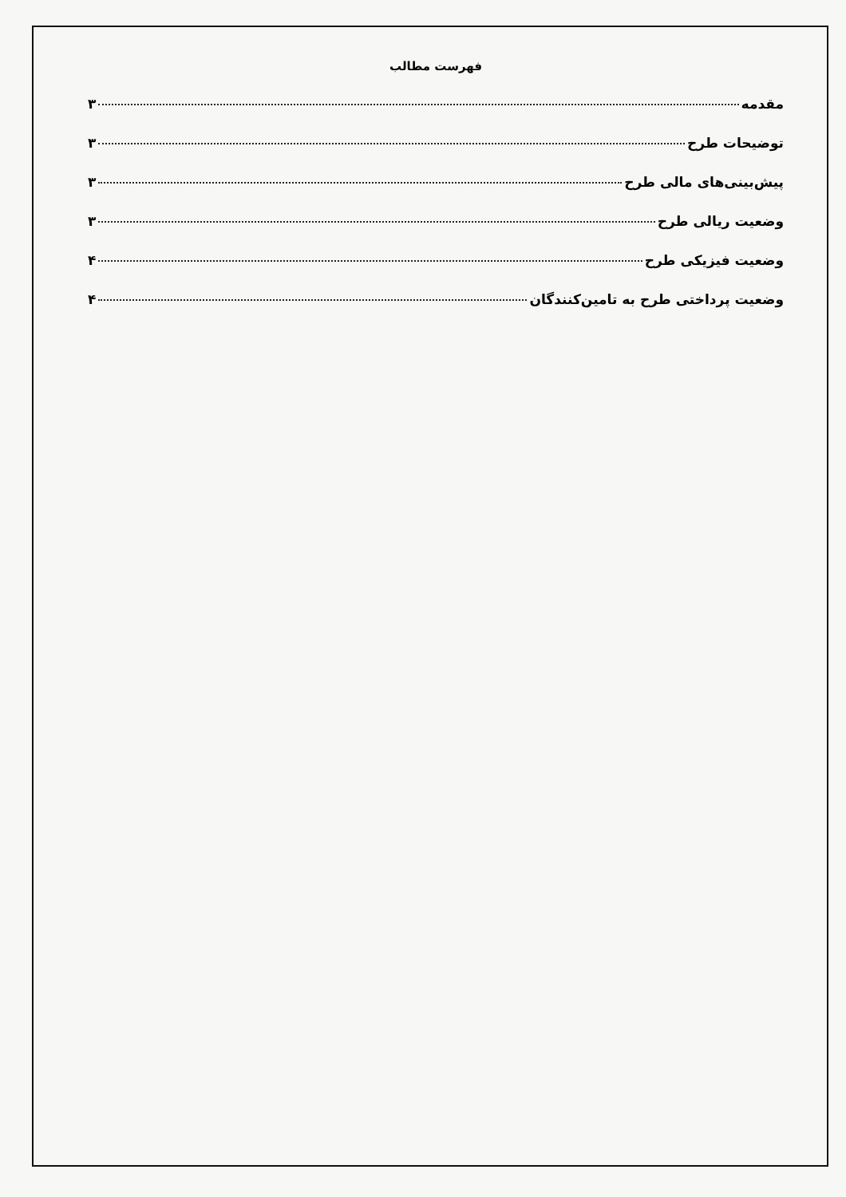فهرست مطالب
مقدمه ۳
توضیحات طرح ۳
پیش‌بینی‌های مالی طرح ۳
وضعیت ریالی طرح ۳
وضعیت فیزیکی طرح ۴
وضعیت پرداختی طرح به تامین‌کنندگان ۴